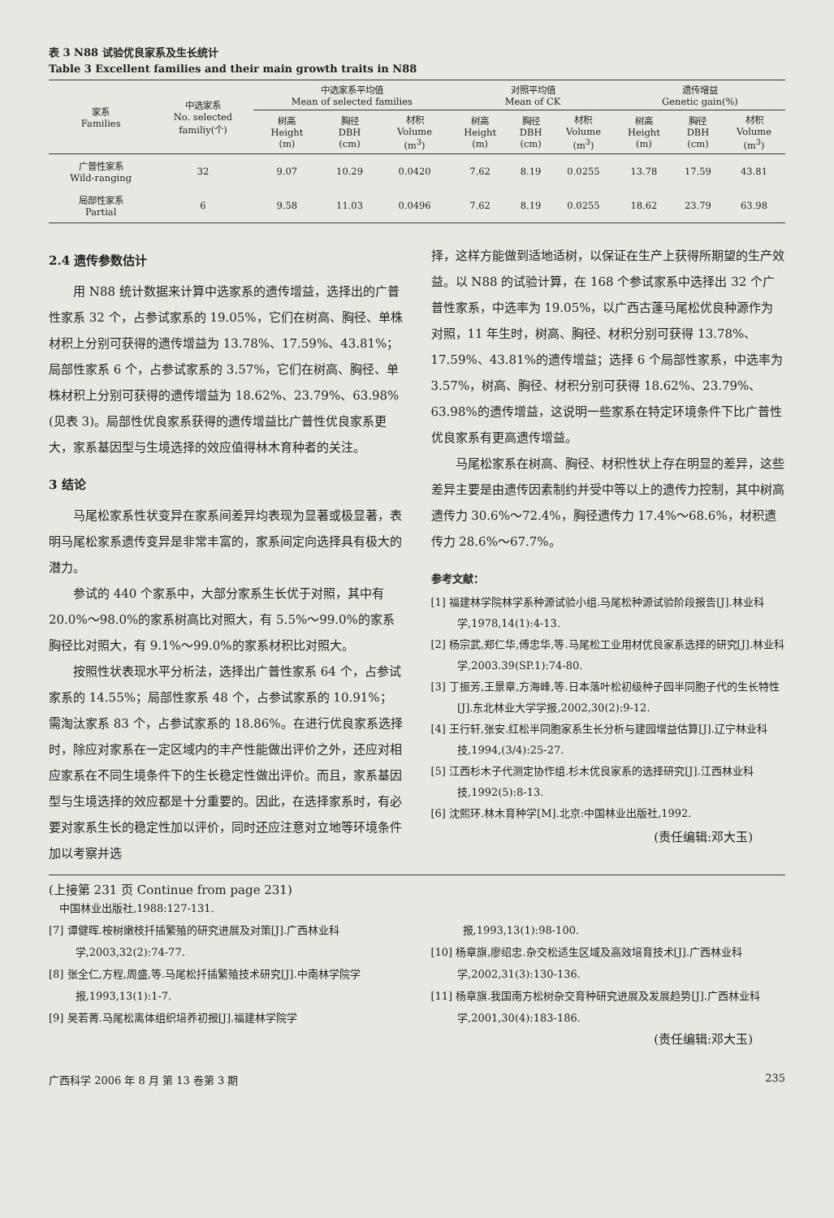表 3 N88 试验优良家系及生长统计
Table 3 Excellent families and their main growth traits in N88
| 家系 Families | 中选家系 No. selected familiy(个) | 中选家系平均值 Mean of selected families | | | 对照平均值 Mean of CK | | | 遗传增益 Genetic gain(%) | | |
| --- | --- | --- | --- | --- | --- | --- | --- | --- | --- | --- |
| | | 树高 Height (m) | 胸径 DBH (cm) | 材积 Volume (m<sup>3</sup>) | 树高 Height (m) | 胸径 DBH (cm) | 材积 Volume (m<sup>3</sup>) | 树高 Height (m) | 胸径 DBH (cm) | 材积 Volume (m<sup>3</sup>) |
| 广普性家系 Wild-ranging | 32 | 9.07 | 10.29 | 0.0420 | 7.62 | 8.19 | 0.0255 | 13.78 | 17.59 | 43.81 |
| 局部性家系 Partial | 6 | 9.58 | 11.03 | 0.0496 | 7.62 | 8.19 | 0.0255 | 18.62 | 23.79 | 63.98 |
2.4 遗传参数估计
用 N88 统计数据来计算中选家系的遗传增益，选择出的广普性家系 32 个，占参试家系的 19.05%，它们在树高、胸径、单株材积上分别可获得的遗传增益为 13.78%、17.59%、43.81%；局部性家系 6 个，占参试家系的 3.57%，它们在树高、胸径、单株材积上分别可获得的遗传增益为 18.62%、23.79%、63.98%(见表 3)。局部性优良家系获得的遗传增益比广普性优良家系更大，家系基因型与生境选择的效应值得林木育种者的关注。
3 结论
马尾松家系性状变异在家系间差异均表现为显著或极显著，表明马尾松家系遗传变异是非常丰富的，家系间定向选择具有极大的潜力。
参试的 440 个家系中，大部分家系生长优于对照，其中有 20.0%～98.0%的家系树高比对照大，有 5.5%～99.0%的家系胸径比对照大，有 9.1%～99.0%的家系材积比对照大。
按照性状表现水平分析法，选择出广普性家系 64 个，占参试家系的 14.55%；局部性家系 48 个，占参试家系的 10.91%；需淘汰家系 83 个，占参试家系的 18.86%。在进行优良家系选择时，除应对家系在一定区域内的丰产性能做出评价之外，还应对相应家系在不同生境条件下的生长稳定性做出评价。而且，家系基因型与生境选择的效应都是十分重要的。因此，在选择家系时，有必要对家系生长的稳定性加以评价，同时还应注意对立地等环境条件加以考察并选
择，这样方能做到适地适树，以保证在生产上获得所期望的生产效益。以 N88 的试验计算，在 168 个参试家系中选择出 32 个广普性家系，中选率为 19.05%，以广西古蓬马尾松优良种源作为对照，11 年生时，树高、胸径、材积分别可获得 13.78%、17.59%、43.81%的遗传增益；选择 6 个局部性家系，中选率为 3.57%，树高、胸径、材积分别可获得 18.62%、23.79%、63.98%的遗传增益，这说明一些家系在特定环境条件下比广普性优良家系有更高遗传增益。
马尾松家系在树高、胸径、材积性状上存在明显的差异，这些差异主要是由遗传因素制约并受中等以上的遗传力控制，其中树高遗传力 30.6%～72.4%，胸径遗传力 17.4%～68.6%，材积遗传力 28.6%～67.7%。
参考文献：
[1] 福建林学院林学系种源试验小组.马尾松种源试验阶段报告[J].林业科学,1978,14(1):4-13.
[2] 杨宗武,郑仁华,傅忠华,等.马尾松工业用材优良家系选择的研究[J].林业科学,2003.39(SP.1):74-80.
[3] 丁振芳,王景章,方海峰,等.日本落叶松初级种子园半同胞子代的生长特性[J].东北林业大学学报,2002,30(2):9-12.
[4] 王行轩,张安.红松半同胞家系生长分析与建园增益估算[J].辽宁林业科技,1994,(3/4):25-27.
[5] 江西杉木子代测定协作组.杉木优良家系的选择研究[J].江西林业科技,1992(5):8-13.
[6] 沈熙环.林木育种学[M].北京:中国林业出版社,1992.
(责任编辑:邓大玉)
(上接第 231 页 Continue from page 231)
中国林业出版社,1988:127-131.
[7] 谭健晖.桉树嫩枝扦插繁殖的研究进展及对策[J].广西林业科学,2003,32(2):74-77.
[8] 张全仁,方程,周盛,等.马尾松扦插繁殖技术研究[J].中南林学院学报,1993,13(1):1-7.
[9] 吴若菁.马尾松离体组织培养初报[J].福建林学院学
报,1993,13(1):98-100.
[10] 杨章旗,廖绍忠.杂交松适生区域及高效培育技术[J].广西林业科学,2002,31(3):130-136.
[11] 杨章旗.我国南方松树杂交育种研究进展及发展趋势[J].广西林业科学,2001,30(4):183-186.
(责任编辑:邓大玉)
广西科学 2006 年 8 月 第 13 卷第 3 期 235